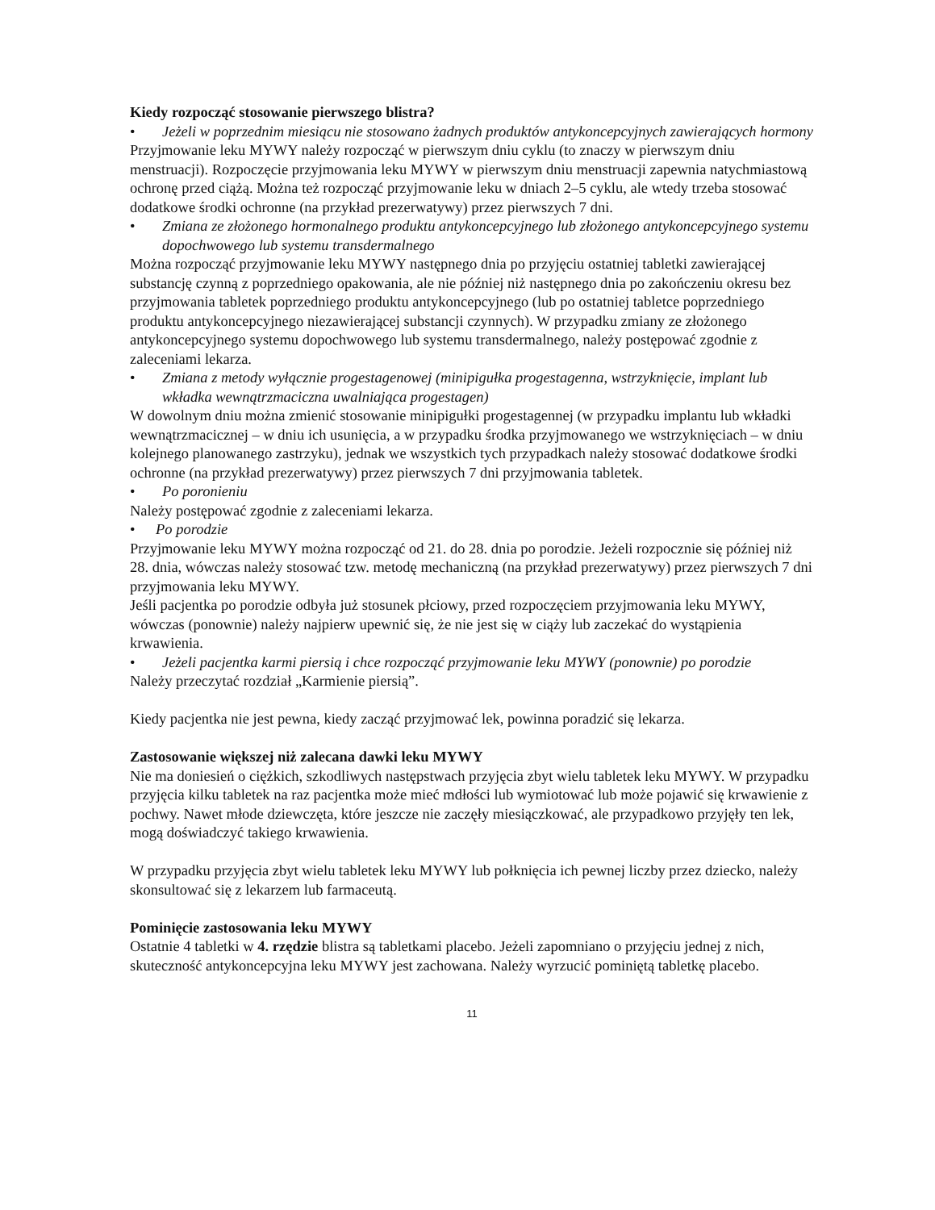Kiedy rozpocząć stosowanie pierwszego blistra?
• Jeżeli w poprzednim miesiącu nie stosowano żadnych produktów antykoncepcyjnych zawierających hormony
Przyjmowanie leku MYWY należy rozpocząć w pierwszym dniu cyklu (to znaczy w pierwszym dniu menstruacji). Rozpoczęcie przyjmowania leku MYWY w pierwszym dniu menstruacji zapewnia natychmiastową ochronę przed ciążą. Można też rozpocząć przyjmowanie leku w dniach 2–5 cyklu, ale wtedy trzeba stosować dodatkowe środki ochronne (na przykład prezerwatywy) przez pierwszych 7 dni.
• Zmiana ze złożonego hormonalnego produktu antykoncepcyjnego lub złożonego antykoncepcyjnego systemu dopochwowego lub systemu transdermalnego
Można rozpocząć przyjmowanie leku MYWY następnego dnia po przyjęciu ostatniej tabletki zawierającej substancję czynną z poprzedniego opakowania, ale nie później niż następnego dnia po zakończeniu okresu bez przyjmowania tabletek poprzedniego produktu antykoncepcyjnego (lub po ostatniej tabletce poprzedniego produktu antykoncepcyjnego niezawierającej substancji czynnych). W przypadku zmiany ze złożonego antykoncepcyjnego systemu dopochwowego lub systemu transdermalnego, należy postępować zgodnie z zaleceniami lekarza.
• Zmiana z metody wyłącznie progestagenowej (minipigułka progestagenna, wstrzyknięcie, implant lub wkładka wewnątrzmaciczna uwalniająca progestagen)
W dowolnym dniu można zmienić stosowanie minipigułki progestagennej (w przypadku implantu lub wkładki wewnątrzmacicznej – w dniu ich usunięcia, a w przypadku środka przyjmowanego we wstrzyknięciach – w dniu kolejnego planowanego zastrzyku), jednak we wszystkich tych przypadkach należy stosować dodatkowe środki ochronne (na przykład prezerwatywy) przez pierwszych 7 dni przyjmowania tabletek.
• Po poronieniu
Należy postępować zgodnie z zaleceniami lekarza.
• Po porodzie
Przyjmowanie leku MYWY można rozpocząć od 21. do 28. dnia po porodzie. Jeżeli rozpocznie się później niż 28. dnia, wówczas należy stosować tzw. metodę mechaniczną (na przykład prezerwatywy) przez pierwszych 7 dni przyjmowania leku MYWY.
Jeśli pacjentka po porodzie odbyła już stosunek płciowy, przed rozpoczęciem przyjmowania leku MYWY, wówczas (ponownie) należy najpierw upewnić się, że nie jest się w ciąży lub zaczekać do wystąpienia krwawienia.
• Jeżeli pacjentka karmi piersią i chce rozpocząć przyjmowanie leku MYWY (ponownie) po porodzie
Należy przeczytać rozdział „Karmienie piersią”.
Kiedy pacjentka nie jest pewna, kiedy zacząć przyjmować lek, powinna poradzić się lekarza.
Zastosowanie większej niż zalecana dawki leku MYWY
Nie ma doniesień o ciężkich, szkodliwych następstwach przyjęcia zbyt wielu tabletek leku MYWY. W przypadku przyjęcia kilku tabletek na raz pacjentka może mieć mdłości lub wymiotować lub może pojawić się krwawienie z pochwy. Nawet młode dziewczęta, które jeszcze nie zaczęły miesiączkować, ale przypadkowo przyjęły ten lek, mogą doświadczyć takiego krwawienia.
W przypadku przyjęcia zbyt wielu tabletek leku MYWY lub połknięcia ich pewnej liczby przez dziecko, należy skonsultować się z lekarzem lub farmaceutą.
Pominięcie zastosowania leku MYWY
Ostatnie 4 tabletki w 4. rzędzie blistra są tabletkami placebo. Jeżeli zapomniano o przyjęciu jednej z nich, skuteczność antykoncepcyjna leku MYWY jest zachowana. Należy wyrzucić pominiętą tabletkę placebo.
11